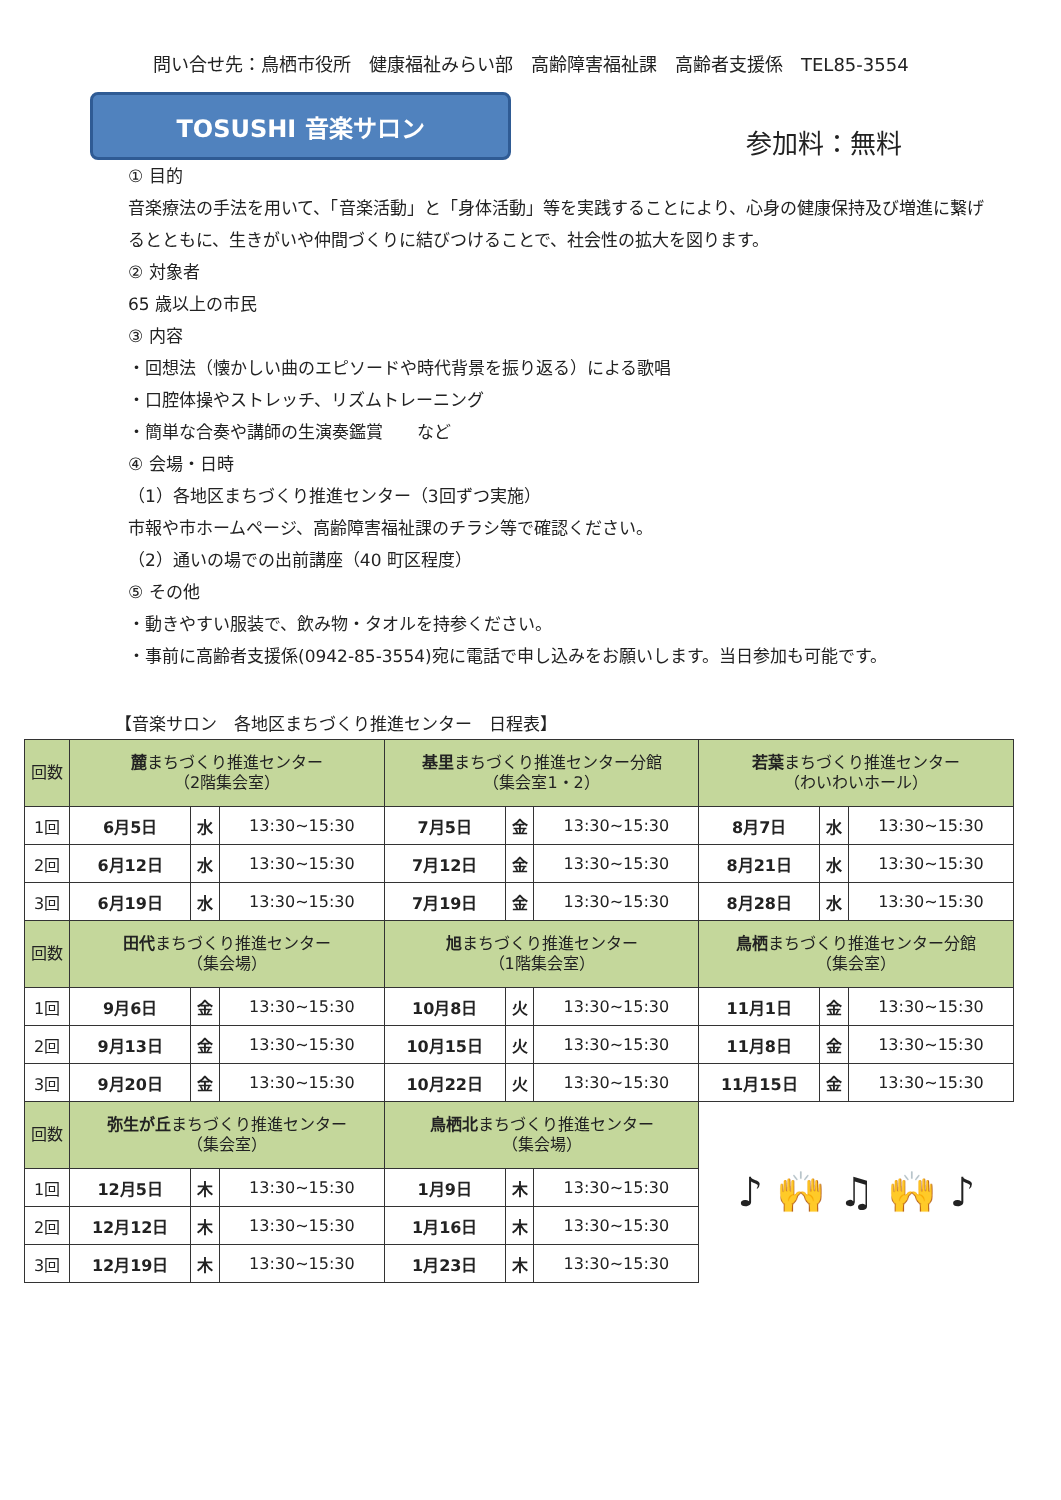問い合せ先：鳥栖市役所　健康福祉みらい部　高齢障害福祉課　高齢者支援係　TEL85-3554
TOSUSHI 音楽サロン
参加料：無料
① 目的
音楽療法の手法を用いて、「音楽活動」と「身体活動」等を実践することにより、心身の健康保持及び増進に繋げるとともに、生きがいや仲間づくりに結びつけることで、社会性の拡大を図ります。
② 対象者
65 歳以上の市民
③ 内容
・回想法（懐かしい曲のエピソードや時代背景を振り返る）による歌唱
・口腔体操やストレッチ、リズムトレーニング
・簡単な合奏や講師の生演奏鑑賞　　など
④ 会場・日時
（1）各地区まちづくり推進センター（3回ずつ実施）
市報や市ホームページ、高齢障害福祉課のチラシ等で確認ください。
（2）通いの場での出前講座（40 町区程度）
⑤ その他
・動きやすい服装で、飲み物・タオルを持参ください。
・事前に高齢者支援係(0942-85-3554)宛に電話で申し込みをお願いします。当日参加も可能です。
【音楽サロン　各地区まちづくり推進センター　日程表】
| 回数 | 麓 まちづくり推進センター （2階集会室） | | | 基里 まちづくり推進センター分館 （集会室1・2） | | | 若葉 まちづくり推進センター （わいわいホール） | | |
| 1回 | 6月5日 | 水 | 13:30~15:30 | 7月5日 | 金 | 13:30~15:30 | 8月7日 | 水 | 13:30~15:30 |
| 2回 | 6月12日 | 水 | 13:30~15:30 | 7月12日 | 金 | 13:30~15:30 | 8月21日 | 水 | 13:30~15:30 |
| 3回 | 6月19日 | 水 | 13:30~15:30 | 7月19日 | 金 | 13:30~15:30 | 8月28日 | 水 | 13:30~15:30 |
| 回数 | 田代 まちづくり推進センター （集会場） | | | 旭 まちづくり推進センター （1階集会室） | | | 鳥栖 まちづくり推進センター分館 （集会室） | | |
| 1回 | 9月6日 | 金 | 13:30~15:30 | 10月8日 | 火 | 13:30~15:30 | 11月1日 | 金 | 13:30~15:30 |
| 2回 | 9月13日 | 金 | 13:30~15:30 | 10月15日 | 火 | 13:30~15:30 | 11月8日 | 金 | 13:30~15:30 |
| 3回 | 9月20日 | 金 | 13:30~15:30 | 10月22日 | 火 | 13:30~15:30 | 11月15日 | 金 | 13:30~15:30 |
| 回数 | 弥生が丘 まちづくり推進センター （集会室） | | | 鳥栖北 まちづくり推進センター （集会場） | | | ♪ 🙌 ♫ 🙌 ♪ | | |
| 1回 | 12月5日 | 木 | 13:30~15:30 | 1月9日 | 木 | 13:30~15:30 | | | |
| 2回 | 12月12日 | 木 | 13:30~15:30 | 1月16日 | 木 | 13:30~15:30 | | | |
| 3回 | 12月19日 | 木 | 13:30~15:30 | 1月23日 | 木 | 13:30~15:30 | | | |